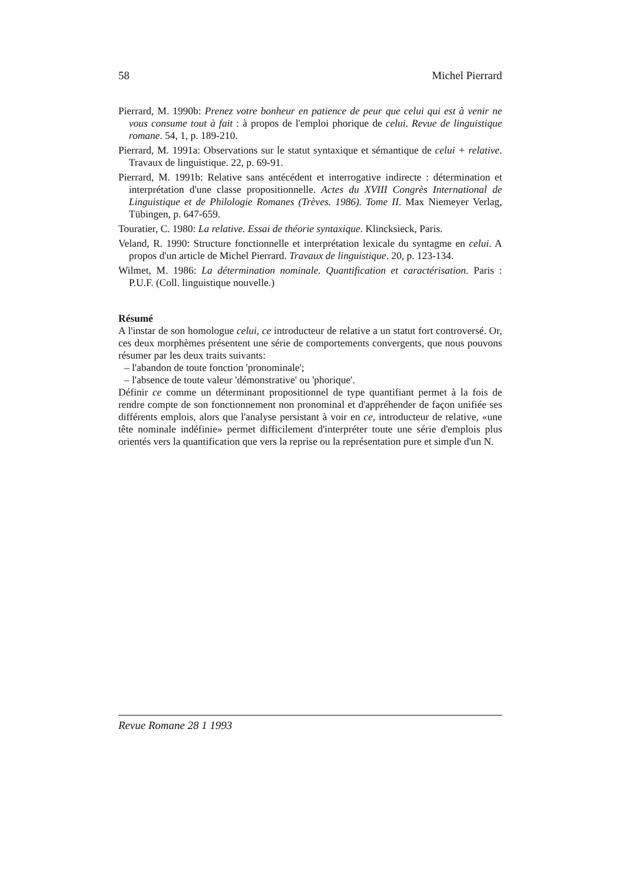58 Michel Pierrard
Pierrard, M. 1990b: Prenez votre bonheur en patience de peur que celui qui est à venir ne vous consume tout à fait : à propos de l'emploi phorique de celui. Revue de linguistique romane. 54, 1, p. 189-210.
Pierrard, M. 1991a: Observations sur le statut syntaxique et sémantique de celui + relative. Travaux de linguistique. 22, p. 69-91.
Pierrard, M. 1991b: Relative sans antécédent et interrogative indirecte : détermination et interprétation d'une classe propositionnelle. Actes du XVIII Congrès International de Linguistique et de Philologie Romanes (Trèves. 1986). Tome II. Max Niemeyer Verlag, Tübingen, p. 647-659.
Touratier, C. 1980: La relative. Essai de théorie syntaxique. Klincksieck, Paris.
Veland, R. 1990: Structure fonctionnelle et interprétation lexicale du syntagme en celui. A propos d'un article de Michel Pierrard. Travaux de linguistique. 20, p. 123-134.
Wilmet, M. 1986: La détermination nominale. Quantification et caractérisation. Paris : P.U.F. (Coll. linguistique nouvelle.)
Résumé
A l'instar de son homologue celui, ce introducteur de relative a un statut fort controversé. Or, ces deux morphèmes présentent une série de comportements convergents, que nous pouvons résumer par les deux traits suivants:
– l'abandon de toute fonction 'pronominale';
– l'absence de toute valeur 'démonstrative' ou 'phorique'.
Définir ce comme un déterminant propositionnel de type quantifiant permet à la fois de rendre compte de son fonctionnement non pronominal et d'appréhender de façon unifiée ses différents emplois, alors que l'analyse persistant à voir en ce, introducteur de relative, «une tête nominale indéfinie» permet difficilement d'interpréter toute une série d'emplois plus orientés vers la quantification que vers la reprise ou la représentation pure et simple d'un N.
Revue Romane 28 1 1993